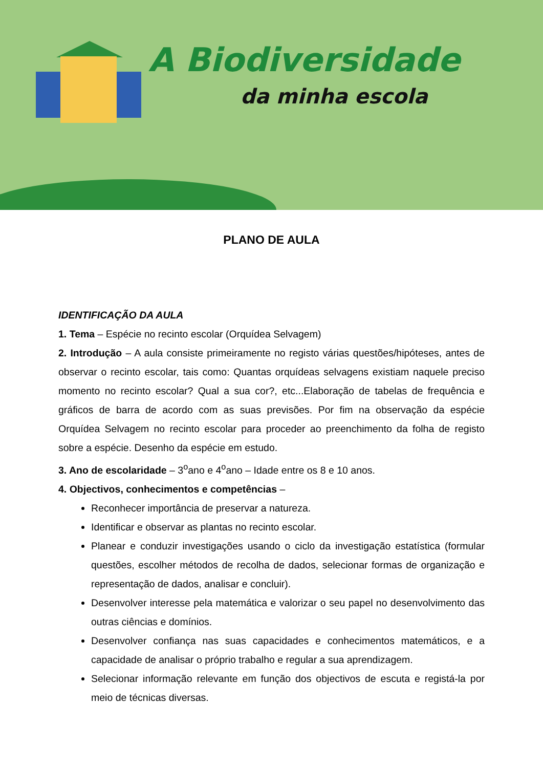A Biodiversidade
da minha escola
PLANO DE AULA
IDENTIFICAÇÃO DA AULA
1. Tema – Espécie no recinto escolar (Orquídea Selvagem)
2. Introdução – A aula consiste primeiramente no registo várias questões/hipóteses, antes de observar o recinto escolar, tais como: Quantas orquídeas selvagens existiam naquele preciso momento no recinto escolar? Qual a sua cor?, etc...Elaboração de tabelas de frequência e gráficos de barra de acordo com as suas previsões. Por fim na observação da espécie Orquídea Selvagem no recinto escolar para proceder ao preenchimento da folha de registo sobre a espécie. Desenho da espécie em estudo.
3. Ano de escolaridade – 3<sup>o</sup>ano e 4<sup>o</sup>ano – Idade entre os 8 e 10 anos.
4. Objectivos, conhecimentos e competências –
Reconhecer importância de preservar a natureza.
Identificar e observar as plantas no recinto escolar.
Planear e conduzir investigações usando o ciclo da investigação estatística (formular questões, escolher métodos de recolha de dados, selecionar formas de organização e representação de dados, analisar e concluir).
Desenvolver interesse pela matemática e valorizar o seu papel no desenvolvimento das outras ciências e domínios.
Desenvolver confiança nas suas capacidades e conhecimentos matemáticos, e a capacidade de analisar o próprio trabalho e regular a sua aprendizagem.
Selecionar informação relevante em função dos objectivos de escuta e registá-la por meio de técnicas diversas.